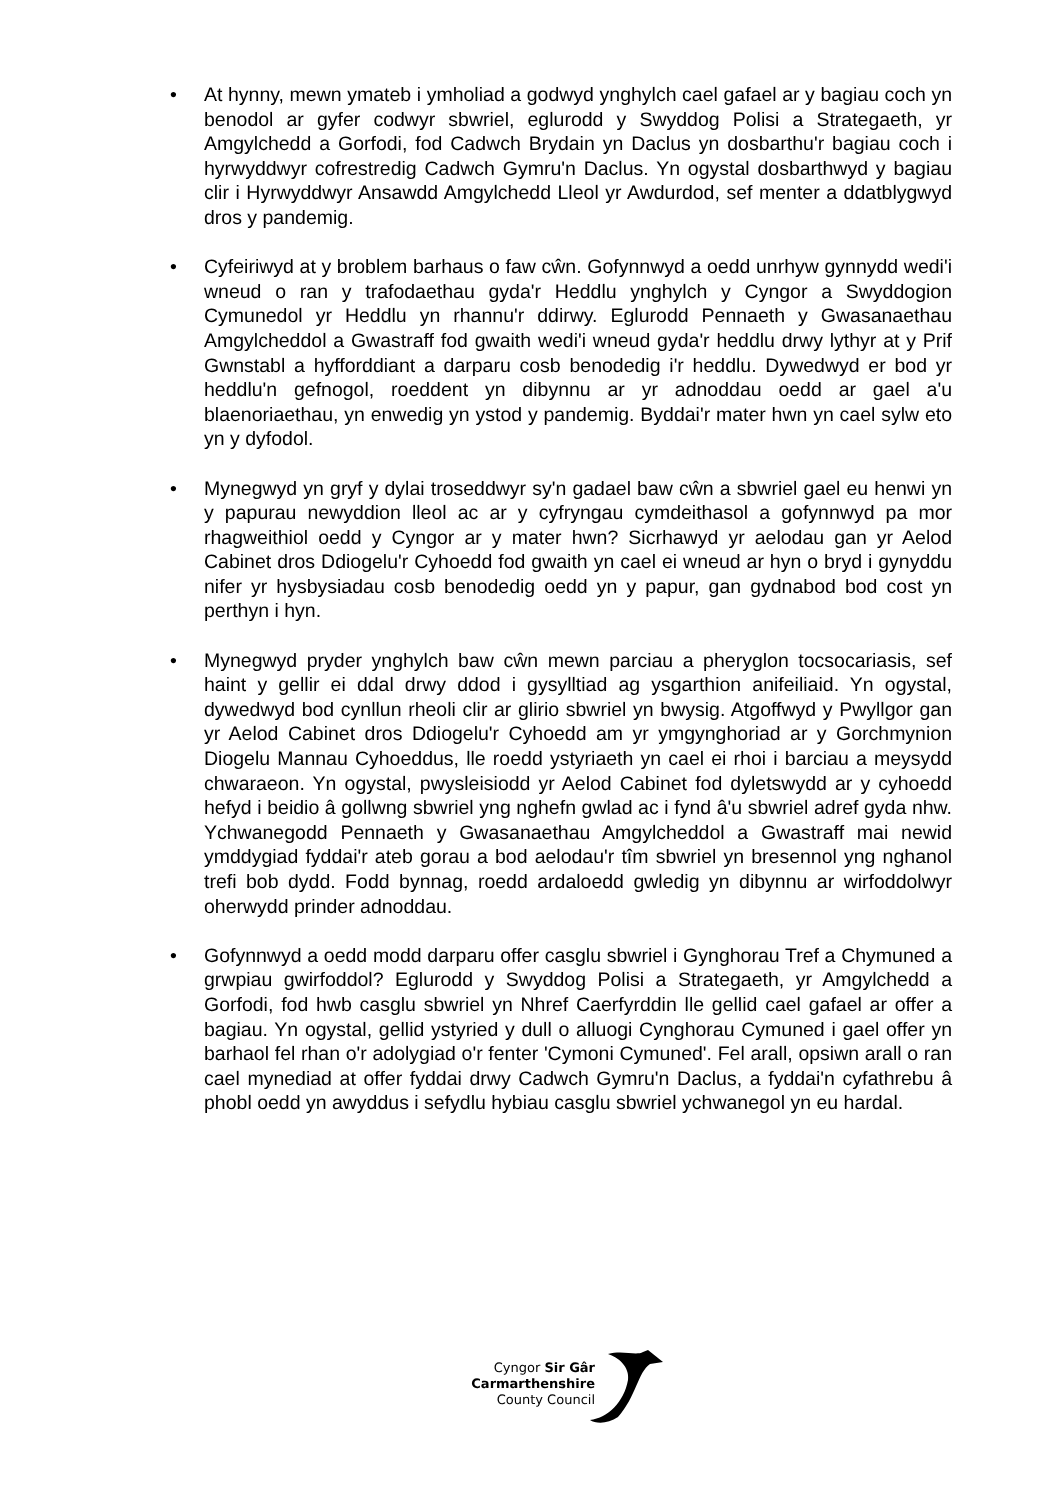• At hynny, mewn ymateb i ymholiad a godwyd ynghylch cael gafael ar y bagiau coch yn benodol ar gyfer codwyr sbwriel, eglurodd y Swyddog Polisi a Strategaeth, yr Amgylchedd a Gorfodi, fod Cadwch Brydain yn Daclus yn dosbarthu'r bagiau coch i hyrwyddwyr cofrestredig Cadwch Gymru'n Daclus. Yn ogystal dosbarthwyd y bagiau clir i Hyrwyddwyr Ansawdd Amgylchedd Lleol yr Awdurdod, sef menter a ddatblygwyd dros y pandemig.
• Cyfeiriwyd at y broblem barhaus o faw cŵn. Gofynnwyd a oedd unrhyw gynnydd wedi'i wneud o ran y trafodaethau gyda'r Heddlu ynghylch y Cyngor a Swyddogion Cymunedol yr Heddlu yn rhannu'r ddirwy. Eglurodd Pennaeth y Gwasanaethau Amgylcheddol a Gwastraff fod gwaith wedi'i wneud gyda'r heddlu drwy lythyr at y Prif Gwnstabl a hyfforddiant a darparu cosb benodedig i'r heddlu. Dywedwyd er bod yr heddlu'n gefnogol, roeddent yn dibynnu ar yr adnoddau oedd ar gael a'u blaenoriaethau, yn enwedig yn ystod y pandemig. Byddai'r mater hwn yn cael sylw eto yn y dyfodol.
• Mynegwyd yn gryf y dylai troseddwyr sy'n gadael baw cŵn a sbwriel gael eu henwi yn y papurau newyddion lleol ac ar y cyfryngau cymdeithasol a gofynnwyd pa mor rhagweithiol oedd y Cyngor ar y mater hwn? Sicrhawyd yr aelodau gan yr Aelod Cabinet dros Ddiogelu'r Cyhoedd fod gwaith yn cael ei wneud ar hyn o bryd i gynyddu nifer yr hysbysiadau cosb benodedig oedd yn y papur, gan gydnabod bod cost yn perthyn i hyn.
• Mynegwyd pryder ynghylch baw cŵn mewn parciau a pheryglon tocsocariasis, sef haint y gellir ei ddal drwy ddod i gysylltiad ag ysgarthion anifeiliaid. Yn ogystal, dywedwyd bod cynllun rheoli clir ar glirio sbwriel yn bwysig. Atgoffwyd y Pwyllgor gan yr Aelod Cabinet dros Ddiogelu'r Cyhoedd am yr ymgynghoriad ar y Gorchmynion Diogelu Mannau Cyhoeddus, lle roedd ystyriaeth yn cael ei rhoi i barciau a meysydd chwaraeon. Yn ogystal, pwysleisiodd yr Aelod Cabinet fod dyletswydd ar y cyhoedd hefyd i beidio â gollwng sbwriel yng nghefn gwlad ac i fynd â'u sbwriel adref gyda nhw. Ychwanegodd Pennaeth y Gwasanaethau Amgylcheddol a Gwastraff mai newid ymddygiad fyddai'r ateb gorau a bod aelodau'r tîm sbwriel yn bresennol yng nghanol trefi bob dydd. Fodd bynnag, roedd ardaloedd gwledig yn dibynnu ar wirfoddolwyr oherwydd prinder adnoddau.
• Gofynnwyd a oedd modd darparu offer casglu sbwriel i Gynghorau Tref a Chymuned a grwpiau gwirfoddol? Eglurodd y Swyddog Polisi a Strategaeth, yr Amgylchedd a Gorfodi, fod hwb casglu sbwriel yn Nhref Caerfyrddin lle gellid cael gafael ar offer a bagiau. Yn ogystal, gellid ystyried y dull o alluogi Cynghorau Cymuned i gael offer yn barhaol fel rhan o'r adolygiad o'r fenter 'Cymoni Cymuned'. Fel arall, opsiwn arall o ran cael mynediad at offer fyddai drwy Cadwch Gymru'n Daclus, a fyddai'n cyfathrebu â phobl oedd yn awyddus i sefydlu hybiau casglu sbwriel ychwanegol yn eu hardal.
Cyngor Sir Gâr
Carmarthenshire
County Council